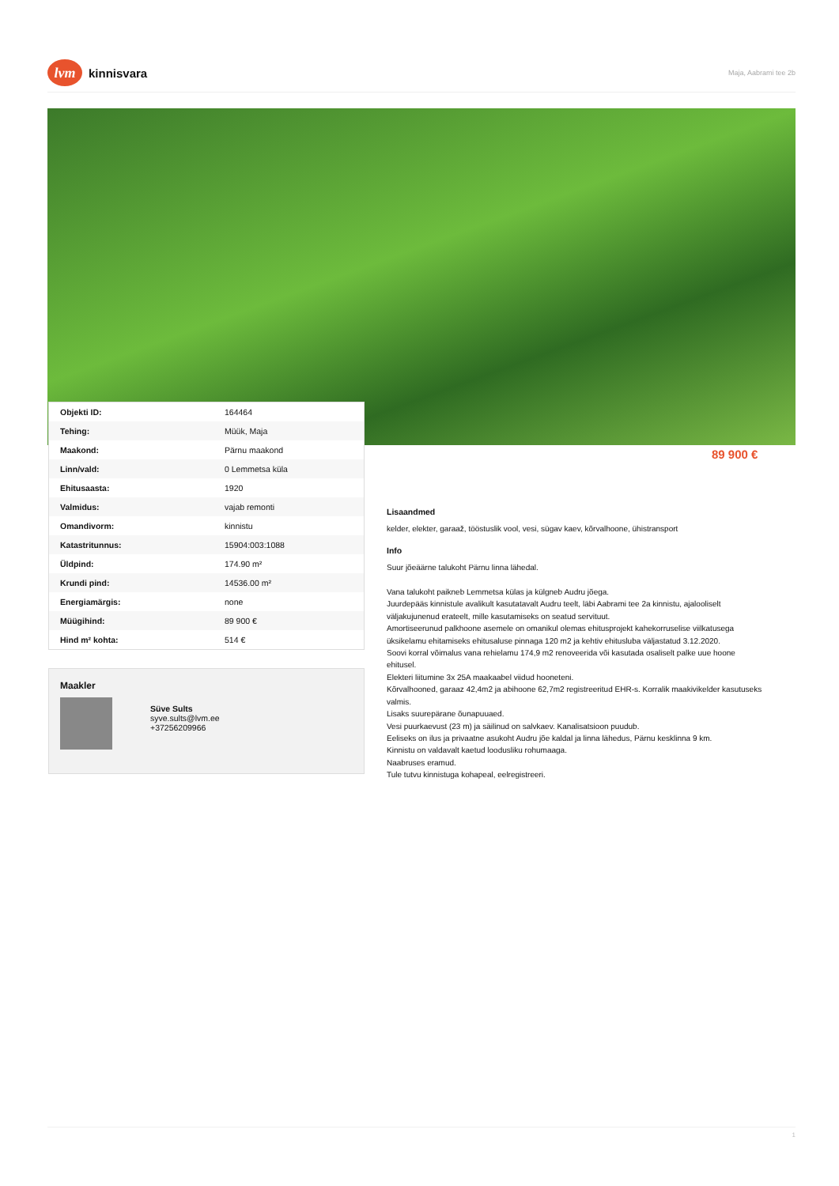lvm kinnisvara
Maja, Aabrami tee 2b
| Objekti ID: | 164464 |
| Tehing: | Müük, Maja |
| Maakond: | Pärnu maakond |
| Linn/vald: | 0 Lemmetsa küla |
| Ehitusaasta: | 1920 |
| Valmidus: | vajab remonti |
| Omandivorm: | kinnistu |
| Katastritunnus: | 15904:003:1088 |
| Üldpind: | 174.90 m² |
| Krundi pind: | 14536.00 m² |
| Energiamärgis: | none |
| Müügihind: | 89 900 € |
| Hind m² kohta: | 514 € |
89 900 €
Maakler
Süve Sults
syve.sults@lvm.ee
+37256209966
Lisaandmed
kelder, elekter, garaaž, tööstuslik vool, vesi, sügav kaev, kõrvalhoone, ühistransport
Info
Suur jõeäärne talukoht Pärnu linna lähedal.
Vana talukoht paikneb Lemmetsa külas ja külgneb Audru jõega.
Juurdepääs kinnistule avalikult kasutatavalt Audru teelt, läbi Aabrami tee 2a kinnistu, ajalooliselt väljakujunenud erateelt, mille kasutamiseks on seatud servituut.
Amortiseerunud palkhoone asemele on omanikul olemas ehitusprojekt kahekorruselise viilkatusega üksikelamu ehitamiseks ehitusaluse pinnaga 120 m2 ja kehtiv ehitusluba väljastatud 3.12.2020.
Soovi korral võimalus vana rehielamu 174,9 m2 renoveerida või kasutada osaliselt palke uue hoone ehitusel.
Elekteri liitumine 3x 25A maakaabel viidud hooneteni.
Kõrvalhooned, garaaz 42,4m2 ja abihoone 62,7m2 registreeritud EHR-s. Korralik maakivikelder kasutuseks valmis.
Lisaks suurepärane õunapuuaed.
Vesi puurkaevust (23 m) ja säilinud on salvkaev. Kanalisatsioon puudub.
Eeliseks on ilus ja privaatne asukoht Audru jõe kaldal ja linna lähedus, Pärnu kesklinna 9 km.
Kinnistu on valdavalt kaetud loodusliku rohumaaga.
Naabruses eramud.
Tule tutvu kinnistuga kohapeal, eelregistreeri.
1